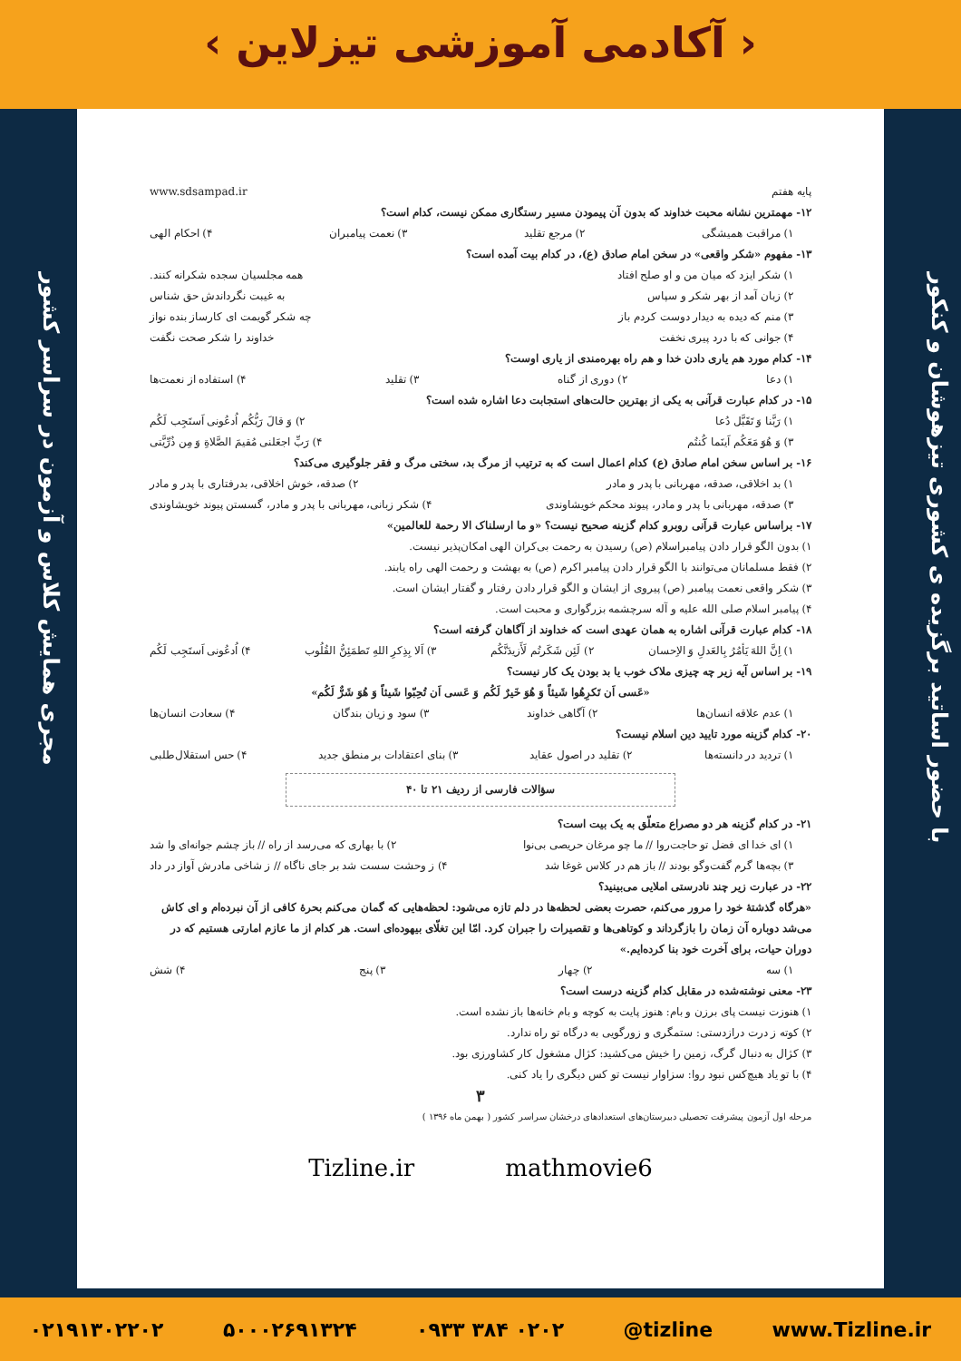‹ آکادمی آموزشی تیزلاین ›
با حضور اساتید برگزیده ی کشوری تیزهوشان و کنکور
مجری همایش کلاس و آزمون در سراسر کشور
پایه هفتم www.sdsampad.ir
۱۲- مهمترین نشانه محبت خداوند که بدون آن پیمودن مسیر رستگاری ممکن نیست، کدام است؟
۱) مراقبت همیشگی ۲) مرجع تقلید ۳) نعمت پیامبران ۴) احکام الهی
۱۳- مفهوم «شکر واقعی» در سخن امام صادق (ع)، در کدام بیت آمده است؟
۱) شکر ایزد که میان من و او صلح افتاد همه مجلسیان سجده شکرانه کنند.
۲) زبان آمد از بهر شکر و سپاس به غیبت نگرداندش حق شناس
۳) منم که دیده به دیدار دوست کردم باز چه شکر گویمت ای کارساز بنده نواز
۴) جوانی که با درد پیری نخفت خداوند را شکر صحت نگفت
۱۴- کدام مورد هم یاری دادن خدا و هم راه بهره‌مندی از یاری اوست؟
۱) دعا ۲) دوری از گناه ۳) تقلید ۴) استفاده از نعمت‌ها
۱۵- در کدام عبارت قرآنی به یکی از بهترین حالت‌های استجابت دعا اشاره شده است؟
۱) رَبَّنا وَ تَقَبَّل دُعا ۲) وَ قالَ رَبُّکُم اُدعُونی اَستَجِب لَکُم
۳) وَ هُوَ مَعَکُم اَینَما کُنتُم ۴) رَبِّ اجعَلنی مُقیمَ الصَّلاةِ وَ مِن ذُرِّیَّتی
۱۶- بر اساس سخن امام صادق (ع) کدام اعمال است که به ترتیب از مرگ بد، سختی مرگ و فقر جلوگیری می‌کند؟
۱) بد اخلاقی، صدقه، مهربانی با پدر و مادر ۲) صدقه، خوش اخلاقی، بدرفتاری با پدر و مادر
۳) صدقه، مهربانی با پدر و مادر، پیوند محکم خویشاوندی ۴) شکر زبانی، مهربانی با پدر و مادر، گسستن پیوند خویشاوندی
۱۷- براساس عبارت قرآنی روبرو کدام گزینه صحیح نیست؟ «و ما ارسلناک الا رحمة للعالمین»
۱) بدون الگو قرار دادن پیامبراسلام (ص) رسیدن به رحمت بی‌کران الهی امکان‌پذیر نیست.
۲) فقط مسلمانان می‌توانند با الگو قرار دادن پیامبر اکرم (ص) به بهشت و رحمت الهی راه یابند.
۳) شکر واقعی نعمت پیامبر (ص) پیروی از ایشان و الگو قرار دادن رفتار و گفتار ایشان است.
۴) پیامبر اسلام صلی الله علیه و آله سرچشمه بزرگواری و محبت است.
۱۸- کدام عبارت قرآنی اشاره به همان عهدی است که خداوند از آگاهان گرفته است؟
۱) اِنَّ اللهَ یَأمُرُ بِالعَدلِ وَ الاِحسان ۲) لَئِن شَکَرتُم لَأَزیدَنَّکُم ۳) اَلا بِذِکرِ اللهِ تَطمَئِنُّ القُلُوب ۴) اُدعُونی اَستَجِب لَکُم
۱۹- بر اساس آیه زیر چه چیزی ملاک خوب یا بد بودن یک کار نیست؟
«عَسی اَن تَکرِهُوا شَیئاً وَ هُوَ خَیرٌ لَکُم وَ عَسی اَن تُحِبّوا شَیئاً وَ هُوَ شَرٌّ لَکُم»
۱) عدم علاقه انسان‌ها ۲) آگاهی خداوند ۳) سود و زیان بندگان ۴) سعادت انسان‌ها
۲۰- کدام گزینه مورد تایید دین اسلام نیست؟
۱) تردید در دانسته‌ها ۲) تقلید در اصول عقاید ۳) بنای اعتقادات بر منطق جدید ۴) حس استقلال‌طلبی
سؤالات فارسی از ردیف ۲۱ تا ۴۰
۲۱- در کدام گزینه هر دو مصراع متعلّق به یک بیت است؟
۱) ای خدا ای فضل تو حاجت‌روا // ما چو مرغان حریصی بی‌نوا ۲) با بهاری که می‌رسد از راه // باز چشم جوانه‌ای وا شد
۳) بچه‌ها گرم گفت‌وگو بودند // باز هم در کلاس غوغا شد ۴) ز وحشت سست شد بر جای ناگاه // ز شاخی مادرش آواز در داد
۲۲- در عبارت زیر چند نادرستی املایی می‌بینید؟
«هرگاه گذشتهٔ خود را مرور می‌کنم، حصرت بعضی لحظه‌ها در دلم تازه می‌شود: لحظه‌هایی که گمان می‌کنم بحرهٔ کافی از آن نبرده‌ام و ای کاش می‌شد دوباره آن زمان را بازگرداند و کوتاهی‌ها و تقصیرات را جبران کرد. امّا این تغلّای بیهوده‌ای است. هر کدام از ما عازم امارتی هستیم که در دوران حیات، برای آخرت خود بنا کرده‌ایم.»
۱) سه ۲) چهار ۳) پنج ۴) شش
۲۳- معنی نوشته‌شده در مقابل کدام گزینه درست است؟
۱) هنوزت نیست پای برزن و بام: هنوز پایت به کوچه و بام خانه‌ها باز نشده است.
۲) کوته ز درت درازدستی: ستمگری و زورگویی به درگاه تو راه ندارد.
۳) کژال به دنبال گرگ، زمین را خیش می‌کشید: کژال مشغول کار کشاورزی بود.
۴) با تو یاد هیچ‌کس نبود روا: سزاوار نیست تو کس دیگری را یاد کنی.
۳
مرحله اول آزمون پیشرفت تحصیلی دبیرستان‌های استعدادهای درخشان سراسر کشور ( بهمن ماه ۱۳۹۶ )
Tizline.ir mathmovie6
۰۲۱۹۱۳۰۲۲۰۲ ۵۰۰۰۲۶۹۱۳۲۴ ۰۹۳۳ ۳۸۴ ۰۲۰۲ @tizline www.Tizline.ir